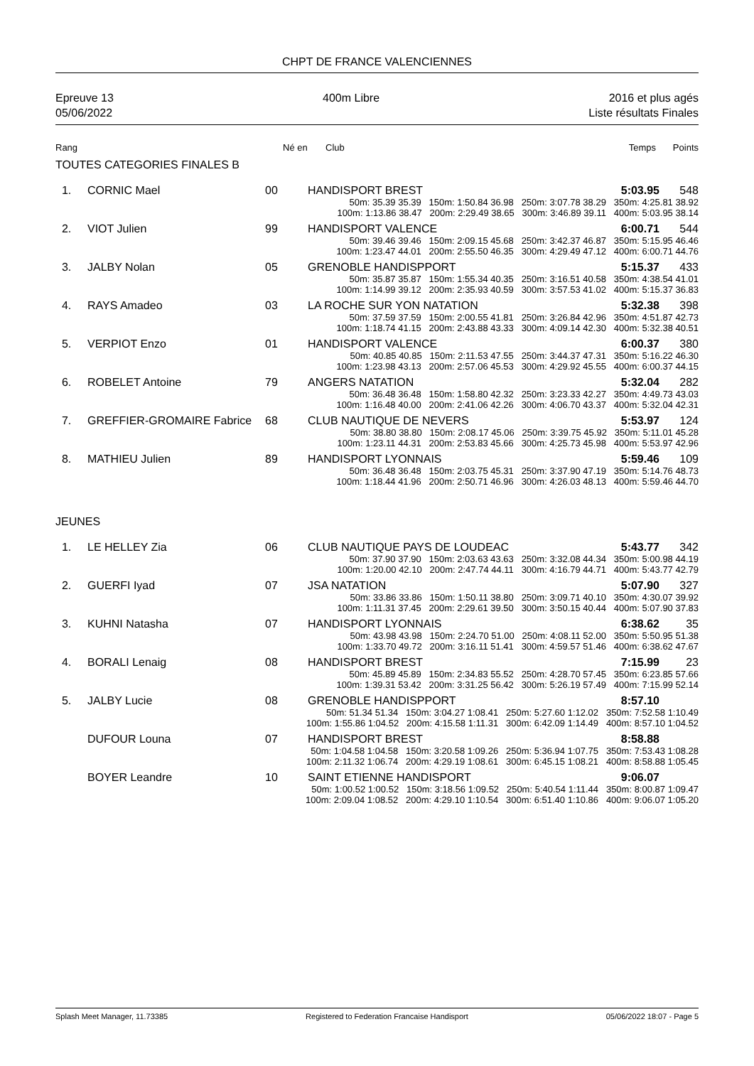CHPT DE FRANCE VALENCIENNES
Epreuve 13
05/06/2022
400m Libre 2016 et plus agés
Liste résultats Finales
| Rang | Né en | Club | Temps | Points |
| --- | --- | --- | --- | --- |
TOUTES CATEGORIES FINALES B
| 1. | CORNIC Mael | 00 | HANDISPORT BREST | 5:03.95 | 548 |
| 50m: 35.39 35.39 150m: 1:50.84 36.98 250m: 3:07.78 38.29 350m: 4:25.81 38.92 100m: 1:13.86 38.47 200m: 2:29.49 38.65 300m: 3:46.89 39.11 400m: 5:03.95 38.14 | | | | | |
| 2. | VIOT Julien | 99 | HANDISPORT VALENCE | 6:00.71 | 544 |
| 50m: 39.46 39.46 150m: 2:09.15 45.68 250m: 3:42.37 46.87 350m: 5:15.95 46.46 100m: 1:23.47 44.01 200m: 2:55.50 46.35 300m: 4:29.49 47.12 400m: 6:00.71 44.76 | | | | | |
| 3. | JALBY Nolan | 05 | GRENOBLE HANDISPPORT | 5:15.37 | 433 |
| 50m: 35.87 35.87 150m: 1:55.34 40.35 250m: 3:16.51 40.58 350m: 4:38.54 41.01 100m: 1:14.99 39.12 200m: 2:35.93 40.59 300m: 3:57.53 41.02 400m: 5:15.37 36.83 | | | | | |
| 4. | RAYS Amadeo | 03 | LA ROCHE SUR YON NATATION | 5:32.38 | 398 |
| 50m: 37.59 37.59 150m: 2:00.55 41.81 250m: 3:26.84 42.96 350m: 4:51.87 42.73 100m: 1:18.74 41.15 200m: 2:43.88 43.33 300m: 4:09.14 42.30 400m: 5:32.38 40.51 | | | | | |
| 5. | VERPIOT Enzo | 01 | HANDISPORT VALENCE | 6:00.37 | 380 |
| 50m: 40.85 40.85 150m: 2:11.53 47.55 250m: 3:44.37 47.31 350m: 5:16.22 46.30 100m: 1:23.98 43.13 200m: 2:57.06 45.53 300m: 4:29.92 45.55 400m: 6:00.37 44.15 | | | | | |
| 6. | ROBELET Antoine | 79 | ANGERS NATATION | 5:32.04 | 282 |
| 50m: 36.48 36.48 150m: 1:58.80 42.32 250m: 3:23.33 42.27 350m: 4:49.73 43.03 100m: 1:16.48 40.00 200m: 2:41.06 42.26 300m: 4:06.70 43.37 400m: 5:32.04 42.31 | | | | | |
| 7. | GREFFIER-GROMAIRE Fabrice | 68 | CLUB NAUTIQUE DE NEVERS | 5:53.97 | 124 |
| 50m: 38.80 38.80 150m: 2:08.17 45.06 250m: 3:39.75 45.92 350m: 5:11.01 45.28 100m: 1:23.11 44.31 200m: 2:53.83 45.66 300m: 4:25.73 45.98 400m: 5:53.97 42.96 | | | | | |
| 8. | MATHIEU Julien | 89 | HANDISPORT LYONNAIS | 5:59.46 | 109 |
| 50m: 36.48 36.48 150m: 2:03.75 45.31 250m: 3:37.90 47.19 350m: 5:14.76 48.73 100m: 1:18.44 41.96 200m: 2:50.71 46.96 300m: 4:26.03 48.13 400m: 5:59.46 44.70 | | | | | |
JEUNES
| 1. | LE HELLEY Zia | 06 | CLUB NAUTIQUE PAYS DE LOUDEAC | 5:43.77 | 342 |
| 50m: 37.90 37.90 150m: 2:03.63 43.63 250m: 3:32.08 44.34 350m: 5:00.98 44.19 100m: 1:20.00 42.10 200m: 2:47.74 44.11 300m: 4:16.79 44.71 400m: 5:43.77 42.79 | | | | | |
| 2. | GUERFI Iyad | 07 | JSA NATATION | 5:07.90 | 327 |
| 50m: 33.86 33.86 150m: 1:50.11 38.80 250m: 3:09.71 40.10 350m: 4:30.07 39.92 100m: 1:11.31 37.45 200m: 2:29.61 39.50 300m: 3:50.15 40.44 400m: 5:07.90 37.83 | | | | | |
| 3. | KUHNI Natasha | 07 | HANDISPORT LYONNAIS | 6:38.62 | 35 |
| 50m: 43.98 43.98 150m: 2:24.70 51.00 250m: 4:08.11 52.00 350m: 5:50.95 51.38 100m: 1:33.70 49.72 200m: 3:16.11 51.41 300m: 4:59.57 51.46 400m: 6:38.62 47.67 | | | | | |
| 4. | BORALI Lenaig | 08 | HANDISPORT BREST | 7:15.99 | 23 |
| 50m: 45.89 45.89 150m: 2:34.83 55.52 250m: 4:28.70 57.45 350m: 6:23.85 57.66 100m: 1:39.31 53.42 200m: 3:31.25 56.42 300m: 5:26.19 57.49 400m: 7:15.99 52.14 | | | | | |
| 5. | JALBY Lucie | 08 | GRENOBLE HANDISPPORT | 8:57.10 | |
| 50m: 51.34 51.34 150m: 3:04.27 1:08.41 250m: 5:27.60 1:12.02 350m: 7:52.58 1:10.49 100m: 1:55.86 1:04.52 200m: 4:15.58 1:11.31 300m: 6:42.09 1:14.49 400m: 8:57.10 1:04.52 | | | | | |
| | DUFOUR Louna | 07 | HANDISPORT BREST | 8:58.88 | |
| 50m: 1:04.58 1:04.58 150m: 3:20.58 1:09.26 250m: 5:36.94 1:07.75 350m: 7:53.43 1:08.28 100m: 2:11.32 1:06.74 200m: 4:29.19 1:08.61 300m: 6:45.15 1:08.21 400m: 8:58.88 1:05.45 | | | | | |
| | BOYER Leandre | 10 | SAINT ETIENNE HANDISPORT | 9:06.07 | |
| 50m: 1:00.52 1:00.52 150m: 3:18.56 1:09.52 250m: 5:40.54 1:11.44 350m: 8:00.87 1:09.47 100m: 2:09.04 1:08.52 200m: 4:29.10 1:10.54 300m: 6:51.40 1:10.86 400m: 9:06.07 1:05.20 | | | | | |
Splash Meet Manager, 11.73385 Registered to Federation Francaise Handisport 05/06/2022 18:07 - Page 5